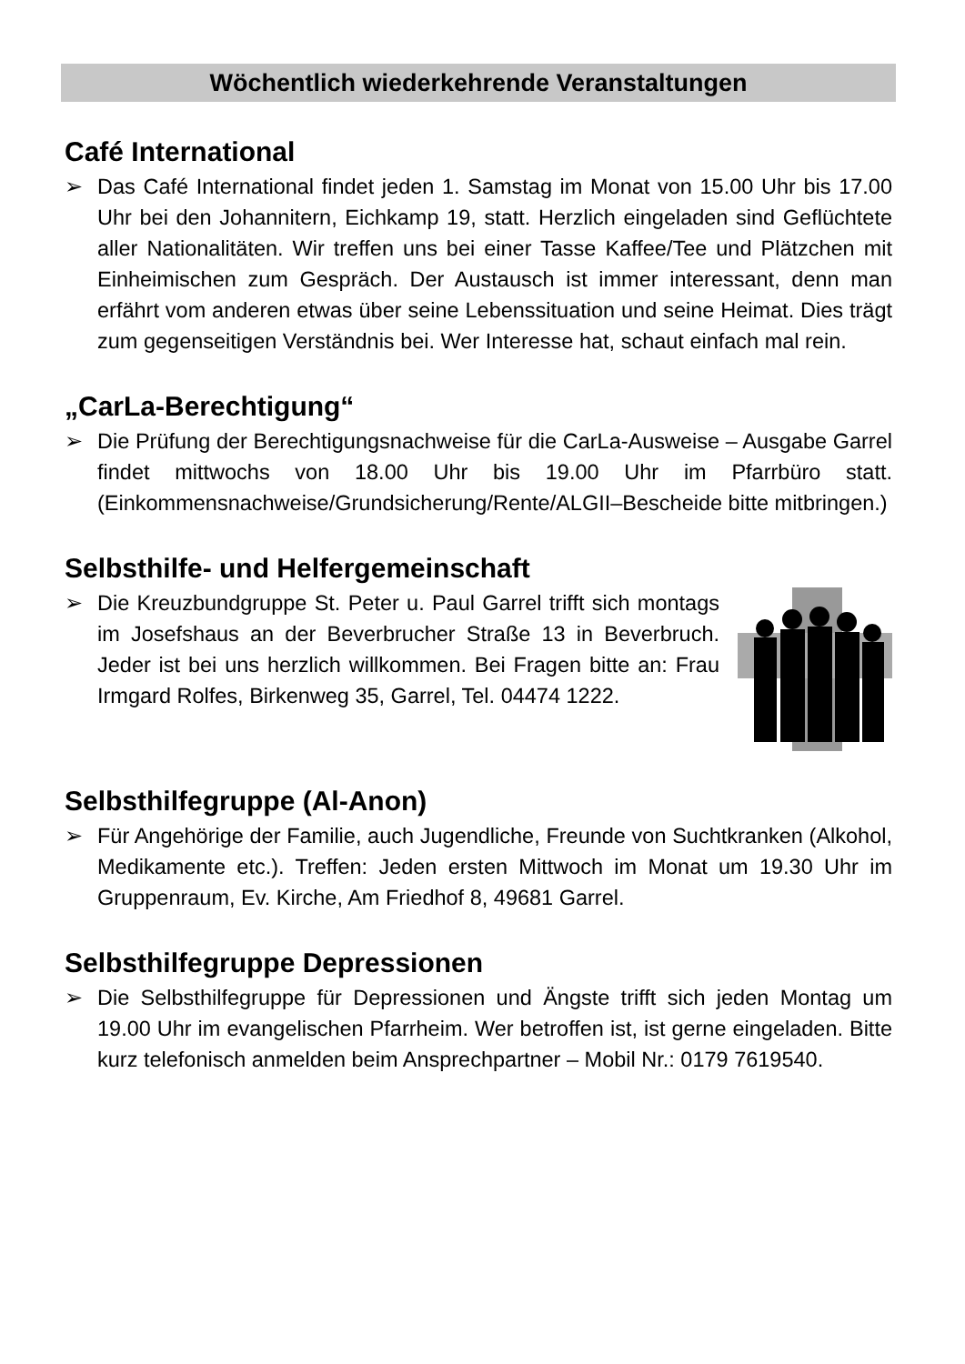Wöchentlich wiederkehrende Veranstaltungen
Café International
➢ Das Café International findet jeden 1. Samstag im Monat von 15.00 Uhr bis 17.00 Uhr bei den Johannitern, Eichkamp 19, statt. Herzlich eingeladen sind Geflüchtete aller Nationalitäten. Wir treffen uns bei einer Tasse Kaffee/Tee und Plätzchen mit Einheimischen zum Gespräch. Der Austausch ist immer interessant, denn man erfährt vom anderen etwas über seine Lebenssituation und seine Heimat. Dies trägt zum gegenseitigen Verständnis bei. Wer Interesse hat, schaut einfach mal rein.
„CarLa-Berechtigung“
➢ Die Prüfung der Berechtigungsnachweise für die CarLa-Ausweise – Ausgabe Garrel findet mittwochs von 18.00 Uhr bis 19.00 Uhr im Pfarrbüro statt. (Einkommensnachweise/Grundsicherung/Rente/ALGII–Bescheide bitte mitbringen.)
Selbsthilfe- und Helfergemeinschaft
➢ Die Kreuzbundgruppe St. Peter u. Paul Garrel trifft sich montags im Josefshaus an der Beverbrucher Straße 13 in Beverbruch. Jeder ist bei uns herzlich willkommen. Bei Fragen bitte an: Frau Irmgard Rolfes, Birkenweg 35, Garrel, Tel. 04474 1222.
Selbsthilfegruppe (Al-Anon)
➢ Für Angehörige der Familie, auch Jugendliche, Freunde von Suchtkranken (Alkohol, Medikamente etc.). Treffen: Jeden ersten Mittwoch im Monat um 19.30 Uhr im Gruppenraum, Ev. Kirche, Am Friedhof 8, 49681 Garrel.
Selbsthilfegruppe Depressionen
➢ Die Selbsthilfegruppe für Depressionen und Ängste trifft sich jeden Montag um 19.00 Uhr im evangelischen Pfarrheim. Wer betroffen ist, ist gerne eingeladen. Bitte kurz telefonisch anmelden beim Ansprechpartner – Mobil Nr.: 0179 7619540.